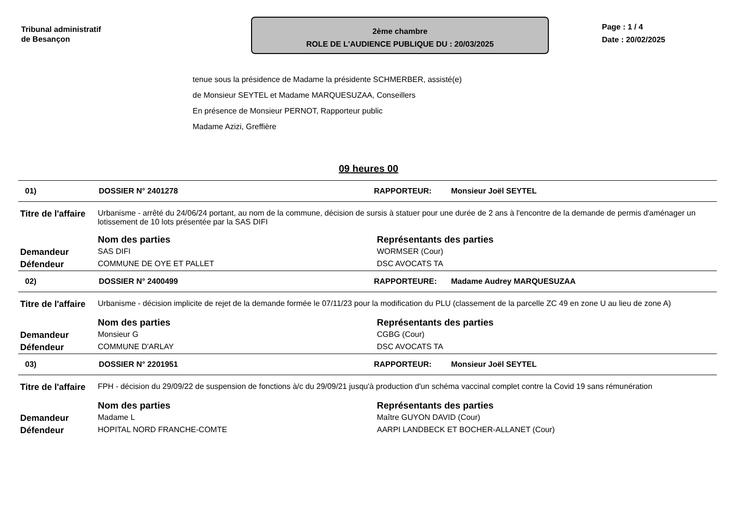Tribunal administratif
de Besançon
2ème chambre
ROLE DE L'AUDIENCE PUBLIQUE DU : 20/03/2025
Page : 1 / 4
Date : 20/02/2025
tenue sous la présidence de Madame la présidente SCHMERBER, assisté(e)
de Monsieur SEYTEL et Madame MARQUESUZAA, Conseillers
En présence de Monsieur PERNOT, Rapporteur public
Madame Azizi, Greffière
09 heures 00
01) DOSSIER N° 2401278 RAPPORTEUR: Monsieur Joël SEYTEL
| Titre de l'affaire | Urbanisme - arrêté du 24/06/24 portant, au nom de la commune, décision de sursis à statuer pour une durée de 2 ans à l'encontre de la demande de permis d'aménager un lotissement de 10 lots présentée par la SAS DIFI | |
| | Nom des parties | Représentants des parties |
| Demandeur | SAS DIFI | WORMSER (Cour) |
| Défendeur | COMMUNE DE OYE ET PALLET | DSC AVOCATS TA |
02) DOSSIER N° 2400499 RAPPORTEURE: Madame Audrey MARQUESUZAA
| Titre de l'affaire | Urbanisme - décision implicite de rejet de la demande formée le 07/11/23 pour la modification du PLU (classement de la parcelle ZC 49 en zone U au lieu de zone A) | |
| | Nom des parties | Représentants des parties |
| Demandeur | Monsieur G | CGBG (Cour) |
| Défendeur | COMMUNE D'ARLAY | DSC AVOCATS TA |
03) DOSSIER N° 2201951 RAPPORTEUR: Monsieur Joël SEYTEL
| Titre de l'affaire | FPH - décision du 29/09/22 de suspension de fonctions à/c du 29/09/21 jusqu'à production d'un schéma vaccinal complet contre la Covid 19 sans rémunération | |
| | Nom des parties | Représentants des parties |
| Demandeur | Madame L | Maître GUYON DAVID (Cour) |
| Défendeur | HOPITAL NORD FRANCHE-COMTE | AARPI LANDBECK ET BOCHER-ALLANET (Cour) |